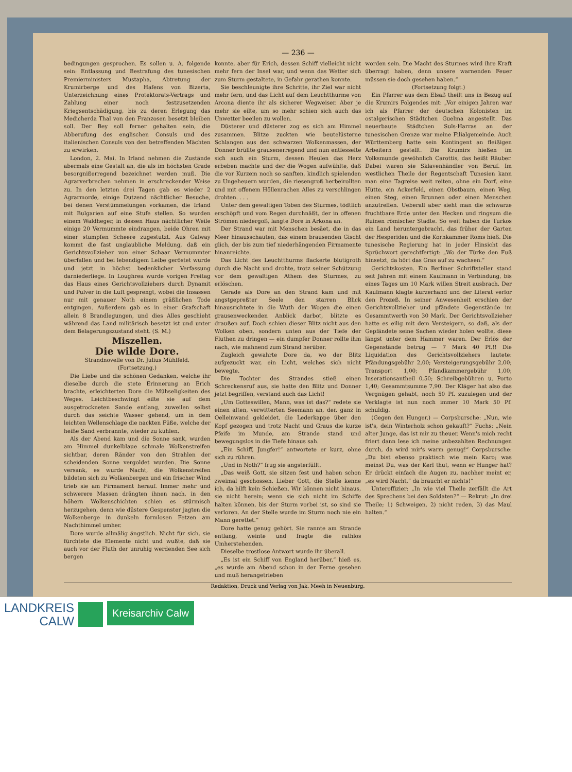— 236 —
bedingungen gesprochen. Es sollen u. A. folgende sein: Entlassung und Bestrafung des tunesischen Premierministers Mustapha, Abtretung der Krumirberge und des Hafens von Bizerta, Unterzeichnung eines Protektorats-Vertrags und Zahlung einer noch festzusetzenden Kriegsentschädigung, bis zu deren Erlegung das Medicherda Thal von den Franzosen besetzt bleiben soll. Der Bey soll ferner gehalten sein, die Abberufung des englischen Consuls und des italienischen Consuls von den betreffenden Mächten zu erwirken.
London, 2. Mai. In Irland nehmen die Zustände abermals eine Gestalt an, die als im höchsten Grade besorgnißerregend bezeichnet werden muß. Die Agrarverbrechen nehmen in erschreckender Weise zu. In den letzten drei Tagen gab es wieder 2 Agrarmorde, einige Dutzend nächtlicher Besuche, bei denen Verstümmelungen vorkamen, die Irland mit Bulgarien auf eine Stufe stellen. So wurden einem Waldheger, in dessen Haus nächtlicher Weile einige 20 Vermummte eindrangen, beide Ohren mit einer stumpfen Scheere zugestutzt. Aus Galway kommt die fast unglaubliche Meldung, daß ein Gerichtsvollzieher von einer Schaar Vermummter überfallen und bei lebendigem Leibe geröstet wurde und jetzt in höchst bedenklicher Verfassung darniederliege. In Loughrea wurde vorigen Freitag das Haus eines Gerichtsvollziehers durch Dynamit und Pulver in die Luft gesprengt, wobei die Insassen nur mit genauer Noth einem gräßlichen Tode entgingen. Außerdem gab es in einer Grafschaft allein 8 Brandlegungen, und dies Alles geschieht während das Land militärisch besetzt ist und unter dem Belagerungszustand steht. (S. M.)
Miszellen.
Die wilde Dore.
Strandnovelle von Dr. Julius Mühlfeld.
(Fortsetzung.)
Die Liebe und die schönen Gedanken, welche ihr dieselbe durch die stete Erinnerung an Erich brachte, erleichterten Dore die Mühseligkeiten des Weges. Leichtbeschwingt eilte sie auf dem ausgetrockneten Sande entlang, zuweilen selbst durch das seichte Wasser gehend, um in dem leichten Wellenschlage die nackten Füße, welche der heiße Sand verbrannte, wieder zu kühlen.
Als der Abend kam und die Sonne sank, wurden am Himmel dunkelblaue schmale Wolkenstreifen sichtbar, deren Ränder von den Strahlen der scheidenden Sonne vergoldet wurden. Die Sonne versank, es wurde Nacht, die Wolkenstreifen bildeten sich zu Wolkenbergen und ein frischer Wind trieb sie am Firmament herauf. Immer mehr und schwerere Massen drängten ihnen nach, in den höhern Wolkenschichten schien es stürmisch herzugehen, denn wie düstere Gespenster jagten die Wolkenberge in dunkeln formlosen Fetzen am Nachthimmel umher.
Dore wurde allmälig ängstlich. Nicht für sich, sie fürchtete die Elemente nicht und wußte, daß sie auch vor der Fluth der unruhig werdenden See sich bergen
konnte, aber für Erich, dessen Schiff vielleicht nicht mehr fern der Insel war, und wenn das Wetter sich zum Sturm gestaltete, in Gefahr gerathen konnte.
Sie beschleunigte ihre Schritte, ihr Ziel war nicht mehr fern, und das Licht auf dem Leuchtthurme von Arcona diente ihr als sicherer Wegweiser. Aber je mehr sie eilte, um so mehr schien sich auch das Unwetter beeilen zu wollen.
Düsterer und düsterer zog es sich am Himmel zusammen. Blitze zuckten wie beutelüsterne Schlangen aus den schwarzen Wolkenmassen, der Donner brüllte grausenerregend und nun entfesselte sich auch ein Sturm, dessen Heulen das Herz erbeben machte und der die Wogen aufwühlte, daß die vor Kurzem noch so sanften, kindlich spielenden zu Ungeheuern wurden, die riesengroß herbeirollten und mit offenem Höllenrachen Alles zu verschlingen drohten. . . .
Unter dem gewaltigen Toben des Sturmes, tödtlich erschöpft und vom Regen durchnäßt, der in offenen Strömen niedergoß, langte Dore in Arkona an.
Der Strand war mit Menschen besäet, die in das Meer hinausschauten, das einem brausenden Gischt glich, der bis zum tief niederhängenden Firmamente hinanreichte.
Das Licht des Leuchtthurms flackerte blutigroth durch die Nacht und drohte, trotz seiner Schützung vor dem gewaltigen Athem des Sturmes, zu erlöschen.
Gerade als Dore an den Strand kam und mit angstgepreßter Seele den starren Blick hinausrichtete in die Wuth der Wogen die einen grausenweckenden Anblick darbot, blitzte es draußen auf. Doch schien dieser Blitz nicht aus den Wolken oben, sondern unten aus der Tiefe der Fluthen zu dringen — ein dumpfer Donner rollte ihm nach, wie mahnend zum Strand herüber.
Zugleich gewahrte Dore da, wo der Blitz aufgezuckt war, ein Licht, welches sich nicht bewegte.
Die Tochter des Strandes stieß einen Schreckensruf aus, sie hatte den Blitz und Donner jetzt begriffen, verstand auch das Licht!
„Um Gotteswillen, Mann, was ist das?“ redete sie einen alten, verwitterten Seemann an, der, ganz in Oelleinwand gekleidet, die Lederkappe über den Kopf gezogen und trotz Nacht und Graus die kurze Pfeife im Munde, am Strande stand und bewegungslos in die Tiefe hinaus sah.
„Ein Schiff, Jungfer!“ antwortete er kurz, ohne sich zu rühren.
„Und in Noth?“ frug sie angsterfüllt.
„Das weiß Gott, sie sitzen fest und haben schon zweimal geschossen. Lieber Gott, die Stelle kenne ich, da hilft kein Schießen. Wir können nicht hinaus, sie nicht herein; wenn sie sich nicht im Schiffe halten können, bis der Sturm vorbei ist, so sind sie verloren. An der Stelle wurde im Sturm noch nie ein Mann gerettet.“
Dore hatte genug gehört. Sie rannte am Strande entlang, weinte und fragte die rathlos Umherstehenden.
Dieselbe trostlose Antwort wurde ihr überall.
„Es ist ein Schiff von England herüber,“ hieß es, „es wurde am Abend schon in der Ferne gesehen und muß herangetrieben
worden sein. Die Macht des Sturmes wird ihre Kraft überragt haben, denn unsere warnenden Feuer müssen sie doch gesehen haben.“
(Fortsetzung folgt.)
Ein Pfarrer aus dem Elsaß theilt uns in Bezug auf die Krumirs Folgendes mit: „Vor einigen Jahren war ich als Pfarrer der deutschen Kolonisten im ostalgerischen Städtchen Guelma angestellt. Das neuerbaute Städtchen Suls-Harras an der tunesischen Grenze war meine Filialgemeinde. Auch Württemberg hatte sein Kontingent an fleißigen Arbeitern gestellt. Die Krumirs hießen im Volksmunde gewöhnlich Carottis, das heißt Räuber. Dabei waren sie Sklavenhändler von Beruf. Im westlichen Theile der Regentschaft Tunesien kann man eine Tagreise weit reiten, ohne ein Dorf, eine Hütte, ein Ackerfeld, einen Obstbaum, einen Weg, einen Steg, einen Brunnen oder einen Menschen anzutreffen. Ueberall aber sieht man die schwarze fruchtbare Erde unter den Hecken und ringsum die Ruinen römischer Städte. So weit haben die Turkos ein Land heruntergebracht, das früher der Garten der Hesperiden und die Kornkammer Roms hieß. Die tunesische Regierung hat in jeder Hinsicht das Sprüchwort gerechtfertigt: „Wo der Türke den Fuß hinsetzt, da hört das Gras auf zu wachsen.“
Gerichtskosten. Ein Berliner Schriftsteller stand seit Jahren mit einem Kaufmann in Verbindung, bis eines Tages um 10 Mark willen Streit ausbrach. Der Kaufmann klagte kurzerhand und der Literat verlor den Prozeß. In seiner Anwesenheit erschien der Gerichtsvollzieher und pfändete Gegenstände im Gesammtwerth von 30 Mark. Der Gerichtsvollzieher hatte es eilig mit dem Versteigern, so daß, als der Gepfändete seine Sachen wieder holen wollte, diese längst unter dem Hammer waren. Der Erlös der Gegenstände betrug — 7 Mark 40 Pf.!! Die Liquidation des Gerichtsvollziehers lautete: Pfändungsgebühr 2,00; Versteigerungsgebühr 2,00; Transport 1,00; Pfandkammergebühr 1,00; Inserationsantheil 0,50; Schreibgebühren u. Porto 1,40; Gesammtsumme 7,90. Der Kläger hat also das Vergnügen gehabt, noch 50 Pf. zuzulegen und der Verklagte ist nun noch immer 10 Mark 50 Pf. schuldig.
(Gegen den Hunger.) — Corpsbursche: „Nun, wie ist's, dein Winterholz schon gekauft?“ Fuchs: „Nein alter Junge, das ist mir zu theuer. Wenn's mich recht friert dann lese ich meine unbezahlten Rechnungen durch, da wird mir's warm genug!“ Corpsbursche: „Du bist ebenso praktisch wie mein Karo; was meinst Du, was der Kerl thut, wenn er Hunger hat? Er drückt einfach die Augen zu, nachher meint er, „es wird Nacht,“ da braucht er nichts!“
Unteroffizier: „In wie viel Theile zerfällt die Art des Sprechens bei den Soldaten?“ — Rekrut: „In drei Theile; 1) Schweigen, 2) nicht reden, 3) das Maul halten.“
Redaktion, Druck und Verlag von Jak. Meeh in Neuenbürg.
LANDKREIS
CALW
Kreisarchiv Calw